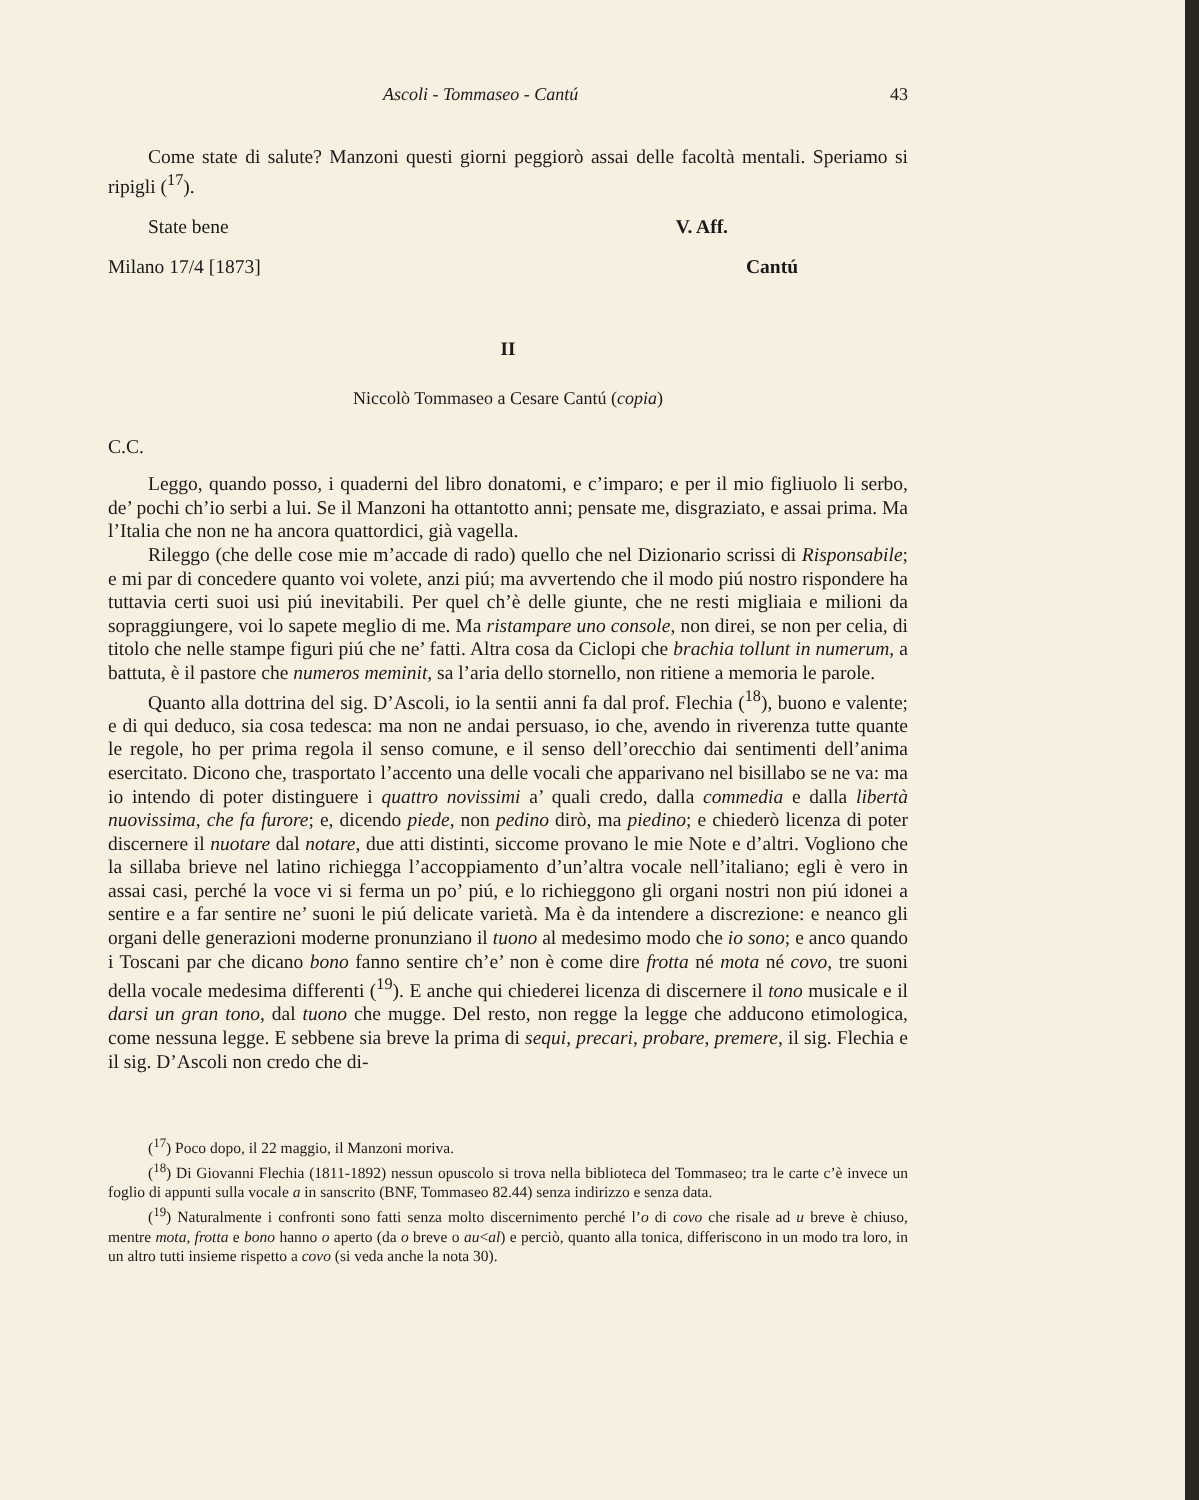Ascoli - Tommaseo - Cantú 43
Come state di salute? Manzoni questi giorni peggiorò assai delle facoltà mentali. Speriamo si ripigli (<sup>17</sup>).
State bene V. Aff.
Milano 17/4 [1873] Cantú
II
Niccolò Tommaseo a Cesare Cantú (copia)
C.C.
Leggo, quando posso, i quaderni del libro donatomi, e c’imparo; e per il mio figliuolo li serbo, de’ pochi ch’io serbi a lui. Se il Manzoni ha ottantotto anni; pensate me, disgraziato, e assai prima. Ma l’Italia che non ne ha ancora quattordici, già vagella.
Rileggo (che delle cose mie m’accade di rado) quello che nel Dizionario scrissi di Risponsabile; e mi par di concedere quanto voi volete, anzi piú; ma avvertendo che il modo piú nostro rispondere ha tuttavia certi suoi usi piú inevitabili. Per quel ch’è delle giunte, che ne resti migliaia e milioni da sopraggiungere, voi lo sapete meglio di me. Ma ristampare uno console, non direi, se non per celia, di titolo che nelle stampe figuri piú che ne’ fatti. Altra cosa da Ciclopi che brachia tollunt in numerum, a battuta, è il pastore che numeros meminit, sa l’aria dello stornello, non ritiene a memoria le parole.
Quanto alla dottrina del sig. D’Ascoli, io la sentii anni fa dal prof. Flechia (<sup>18</sup>), buono e valente; e di qui deduco, sia cosa tedesca: ma non ne andai persuaso, io che, avendo in riverenza tutte quante le regole, ho per prima regola il senso comune, e il senso dell’orecchio dai sentimenti dell’anima esercitato. Dicono che, trasportato l’accento una delle vocali che apparivano nel bisillabo se ne va: ma io intendo di poter distinguere i quattro novissimi a’ quali credo, dalla commedia e dalla libertà nuovissima, che fa furore; e, dicendo piede, non pedino dirò, ma piedino; e chiederò licenza di poter discernere il nuotare dal notare, due atti distinti, siccome provano le mie Note e d’altri. Vogliono che la sillaba brieve nel latino richiegga l’accoppiamento d’un’altra vocale nell’italiano; egli è vero in assai casi, perché la voce vi si ferma un po’ piú, e lo richieggono gli organi nostri non piú idonei a sentire e a far sentire ne’ suoni le piú delicate varietà. Ma è da intendere a discrezione: e neanco gli organi delle generazioni moderne pronunziano il tuono al medesimo modo che io sono; e anco quando i Toscani par che dicano bono fanno sentire ch’e’ non è come dire frotta né mota né covo, tre suoni della vocale medesima differenti (<sup>19</sup>). E anche qui chiederei licenza di discernere il tono musicale e il darsi un gran tono, dal tuono che mugge. Del resto, non regge la legge che adducono etimologica, come nessuna legge. E sebbene sia breve la prima di sequi, precari, probare, premere, il sig. Flechia e il sig. D’Ascoli non credo che di-
(<sup>17</sup>) Poco dopo, il 22 maggio, il Manzoni moriva.
(<sup>18</sup>) Di Giovanni Flechia (1811-1892) nessun opuscolo si trova nella biblioteca del Tommaseo; tra le carte c’è invece un foglio di appunti sulla vocale a in sanscrito (BNF, Tommaseo 82.44) senza indirizzo e senza data.
(<sup>19</sup>) Naturalmente i confronti sono fatti senza molto discernimento perché l’o di covo che risale ad u breve è chiuso, mentre mota, frotta e bono hanno o aperto (da o breve o au<al) e perciò, quanto alla tonica, differiscono in un modo tra loro, in un altro tutti insieme rispetto a covo (si veda anche la nota 30).